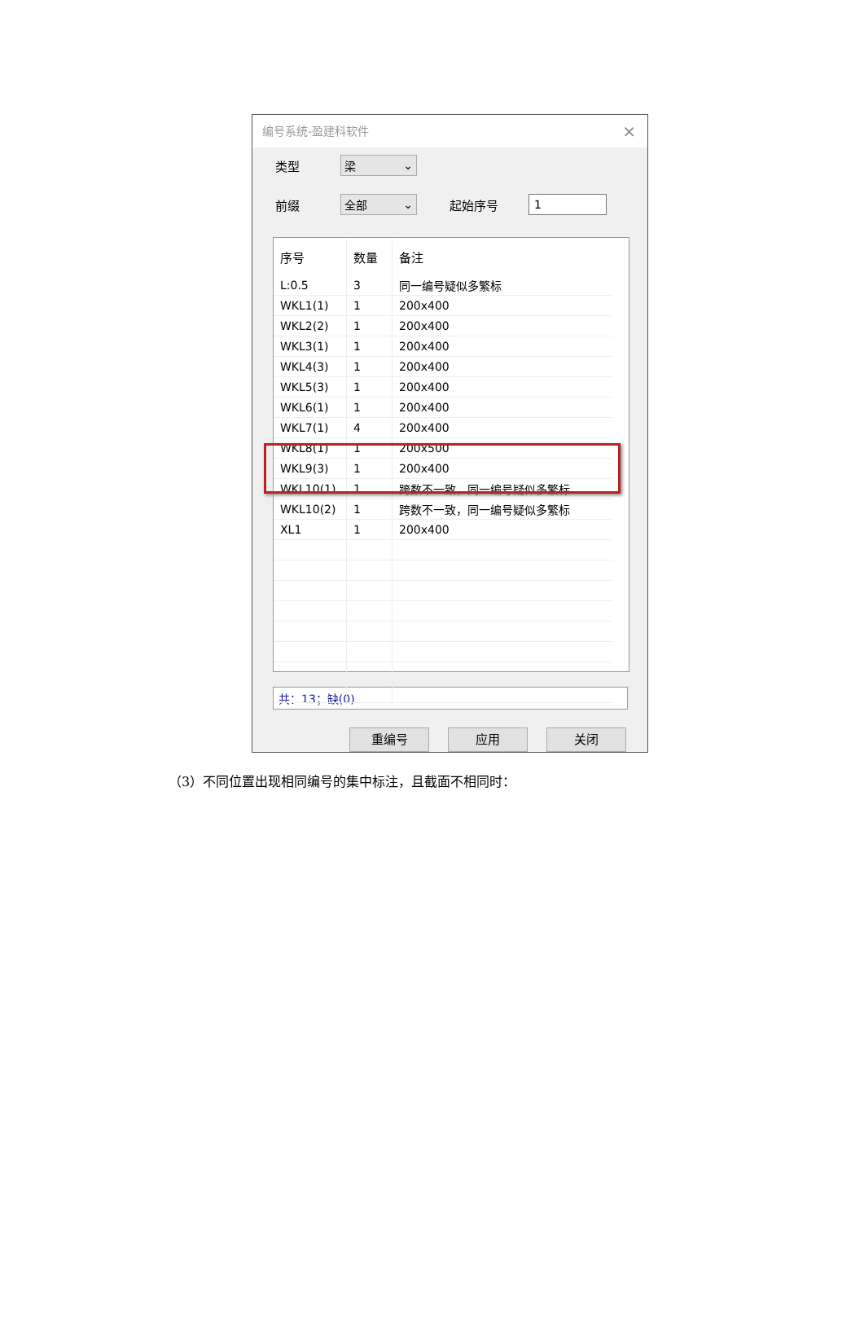编号系统-盈建科软件 ×
类型 梁 ⌄
前缀 全部 ⌄ 起始序号 1
| 序号 | 数量 | 备注 |
| --- | --- | --- |
| L:0.5 | 3 | 同一编号疑似多繁标 |
| WKL1(1) | 1 | 200x400 |
| WKL2(2) | 1 | 200x400 |
| WKL3(1) | 1 | 200x400 |
| WKL4(3) | 1 | 200x400 |
| WKL5(3) | 1 | 200x400 |
| WKL6(1) | 1 | 200x400 |
| WKL7(1) | 4 | 200x400 |
| WKL8(1) | 1 | 200x500 |
| WKL9(3) | 1 | 200x400 |
| WKL10(1) | 1 | 跨数不一致，同一编号疑似多繁标 |
| WKL10(2) | 1 | 跨数不一致，同一编号疑似多繁标 |
| XL1 | 1 | 200x400 |
共：13；缺(0)
重编号 应用 关闭
（3）不同位置出现相同编号的集中标注，且截面不相同时：